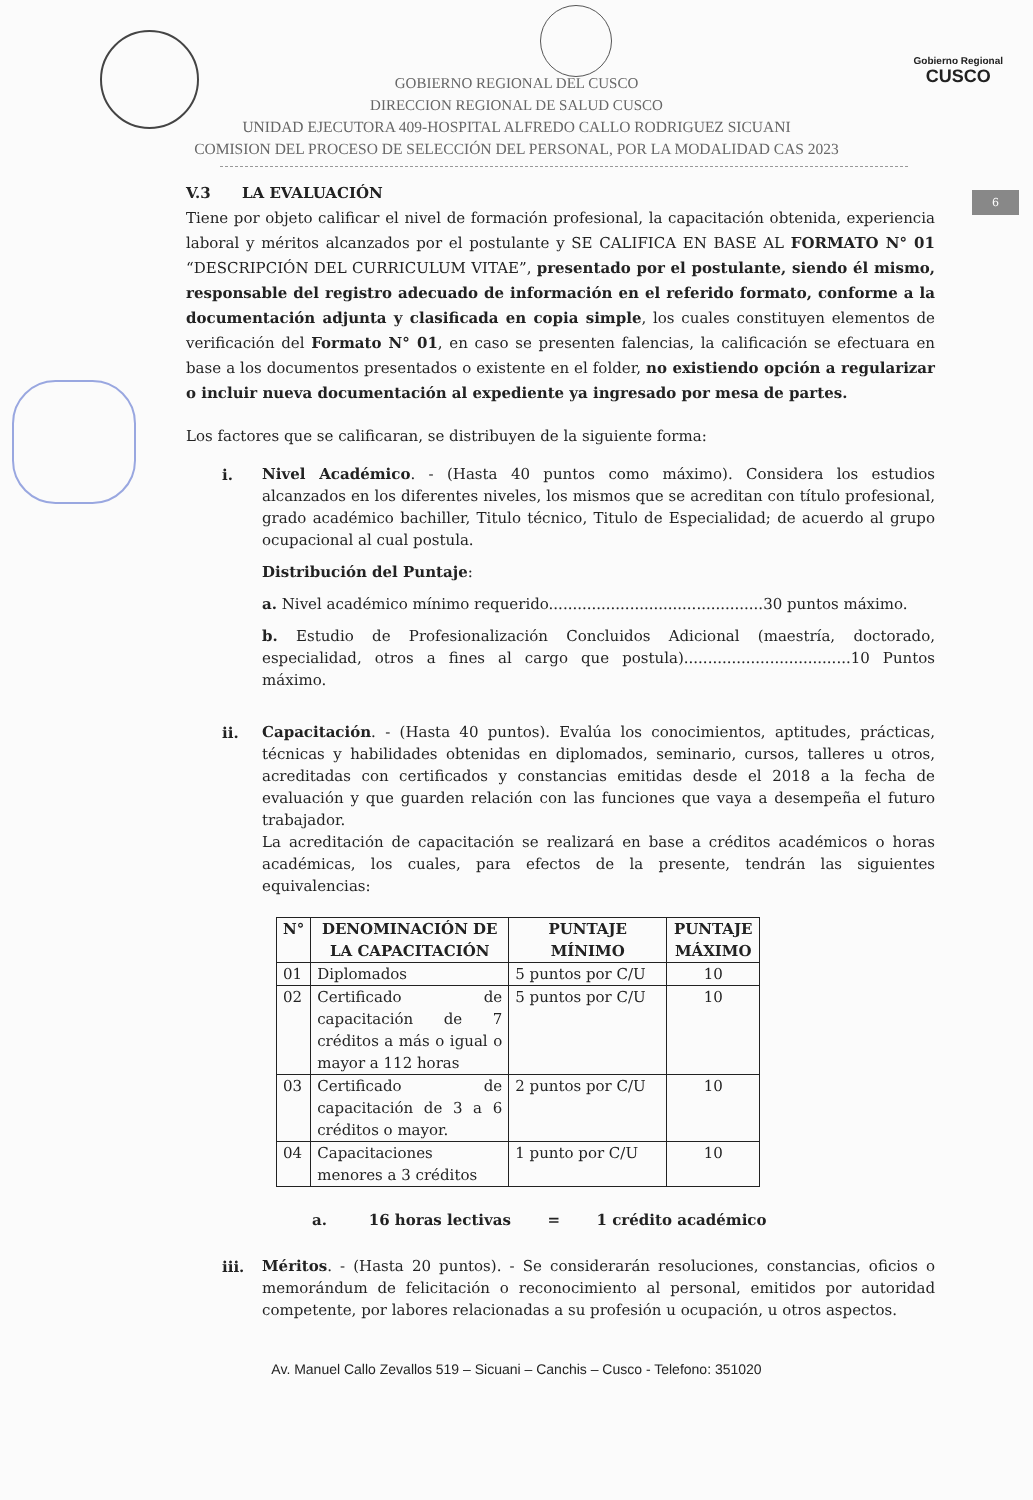Gobierno Regional
CUSCO
6
GOBIERNO REGIONAL DEL CUSCO
DIRECCION REGIONAL DE SALUD CUSCO
UNIDAD EJECUTORA 409-HOSPITAL ALFREDO CALLO RODRIGUEZ SICUANI
COMISION DEL PROCESO DE SELECCIÓN DEL PERSONAL, POR LA MODALIDAD CAS 2023
V.3 LA EVALUACIÓN
Tiene por objeto calificar el nivel de formación profesional, la capacitación obtenida, experiencia laboral y méritos alcanzados por el postulante y SE CALIFICA EN BASE AL FORMATO N° 01 “DESCRIPCIÓN DEL CURRICULUM VITAE”, presentado por el postulante, siendo él mismo, responsable del registro adecuado de información en el referido formato, conforme a la documentación adjunta y clasificada en copia simple, los cuales constituyen elementos de verificación del Formato N° 01, en caso se presenten falencias, la calificación se efectuara en base a los documentos presentados o existente en el folder, no existiendo opción a regularizar o incluir nueva documentación al expediente ya ingresado por mesa de partes.
Los factores que se calificaran, se distribuyen de la siguiente forma:
i.
Nivel Académico. - (Hasta 40 puntos como máximo). Considera los estudios alcanzados en los diferentes niveles, los mismos que se acreditan con título profesional, grado académico bachiller, Titulo técnico, Titulo de Especialidad; de acuerdo al grupo ocupacional al cual postula.
Distribución del Puntaje:
a. Nivel académico mínimo requerido.............................................30 puntos máximo.
b. Estudio de Profesionalización Concluidos Adicional (maestría, doctorado, especialidad, otros a fines al cargo que postula)...................................10 Puntos máximo.
ii.
Capacitación. - (Hasta 40 puntos). Evalúa los conocimientos, aptitudes, prácticas, técnicas y habilidades obtenidas en diplomados, seminario, cursos, talleres u otros, acreditadas con certificados y constancias emitidas desde el 2018 a la fecha de evaluación y que guarden relación con las funciones que vaya a desempeña el futuro trabajador.
La acreditación de capacitación se realizará en base a créditos académicos o horas académicas, los cuales, para efectos de la presente, tendrán las siguientes equivalencias:
| N° | DENOMINACIÓN DE LA CAPACITACIÓN | PUNTAJE MÍNIMO | PUNTAJE MÁXIMO |
| --- | --- | --- | --- |
| 01 | Diplomados | 5 puntos por C/U | 10 |
| 02 | Certificado de capacitación de 7 créditos a más o igual o mayor a 112 horas | 5 puntos por C/U | 10 |
| 03 | Certificado de capacitación de 3 a 6 créditos o mayor. | 2 puntos por C/U | 10 |
| 04 | Capacitaciones menores a 3 créditos | 1 punto por C/U | 10 |
a. 16 horas lectivas = 1 crédito académico
iii.
Méritos. - (Hasta 20 puntos). - Se considerarán resoluciones, constancias, oficios o memorándum de felicitación o reconocimiento al personal, emitidos por autoridad competente, por labores relacionadas a su profesión u ocupación, u otros aspectos.
Av. Manuel Callo Zevallos 519 – Sicuani – Canchis – Cusco - Telefono: 351020